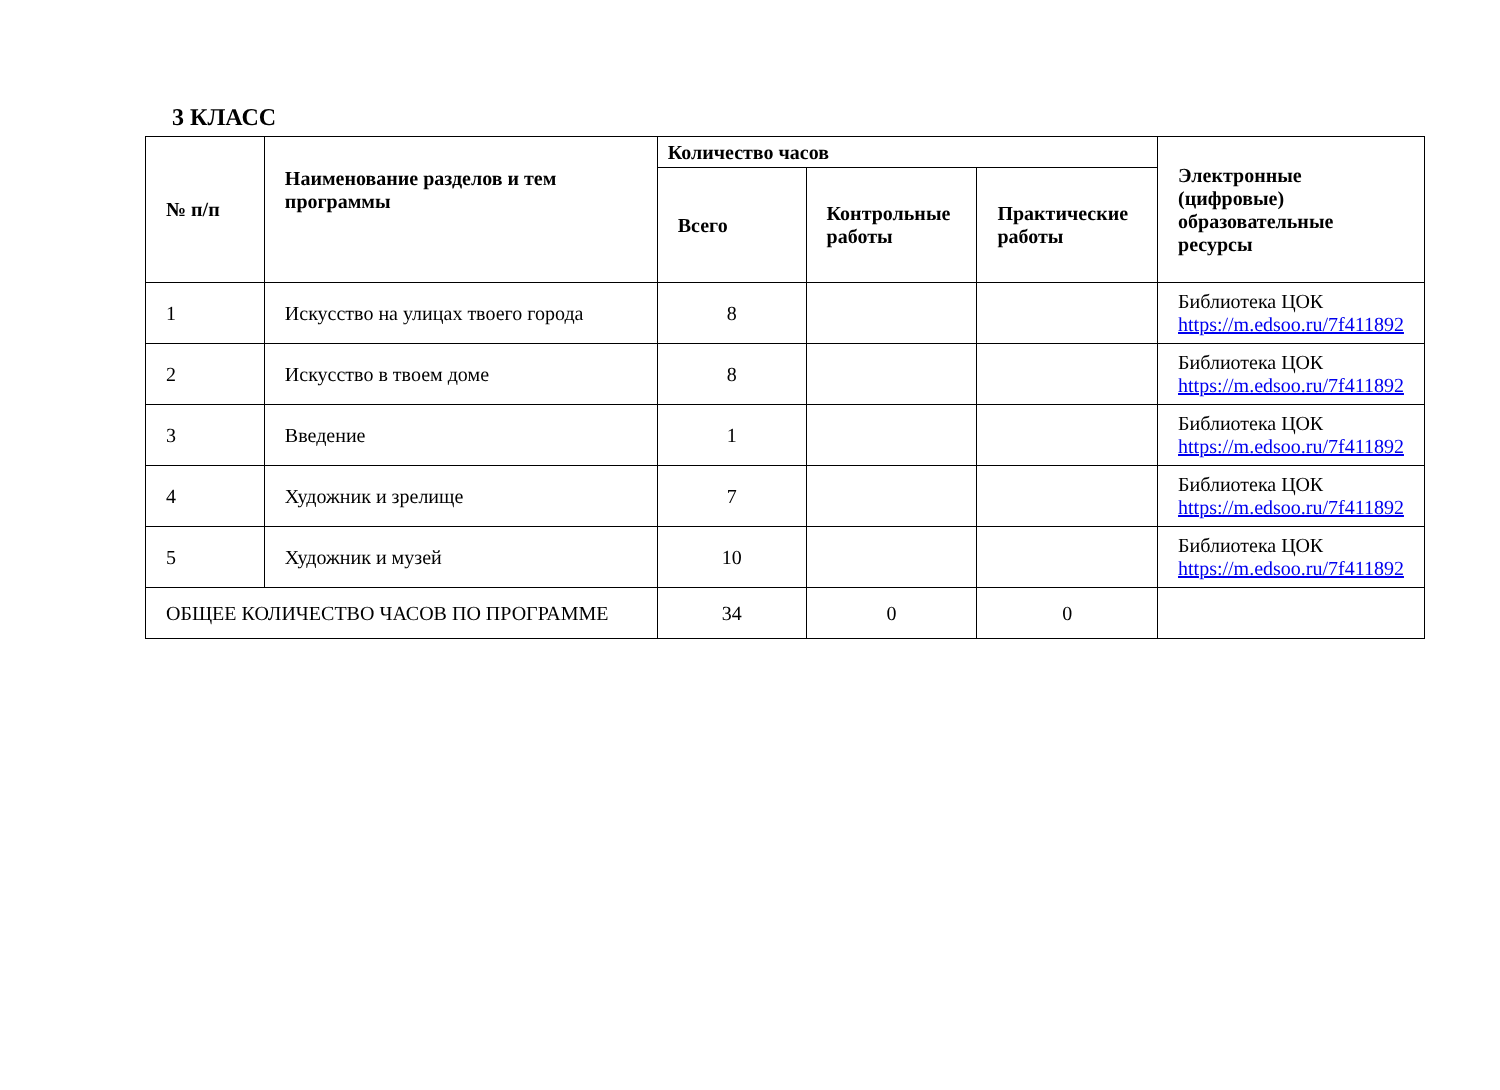3 КЛАСС
| № п/п | Наименование разделов и тем программы | Количество часов | | | Электронные (цифровые) образовательные ресурсы |
| --- | --- | --- | --- | --- | --- |
| | | Всего | Контрольные работы | Практические работы | |
| 1 | Искусство на улицах твоего города | 8 | | | Библиотека ЦОК https://m.edsoo.ru/7f411892 |
| 2 | Искусство в твоем доме | 8 | | | Библиотека ЦОК https://m.edsoo.ru/7f411892 |
| 3 | Введение | 1 | | | Библиотека ЦОК https://m.edsoo.ru/7f411892 |
| 4 | Художник и зрелище | 7 | | | Библиотека ЦОК https://m.edsoo.ru/7f411892 |
| 5 | Художник и музей | 10 | | | Библиотека ЦОК https://m.edsoo.ru/7f411892 |
| ОБЩЕЕ КОЛИЧЕСТВО ЧАСОВ ПО ПРОГРАММЕ | | 34 | 0 | 0 | |